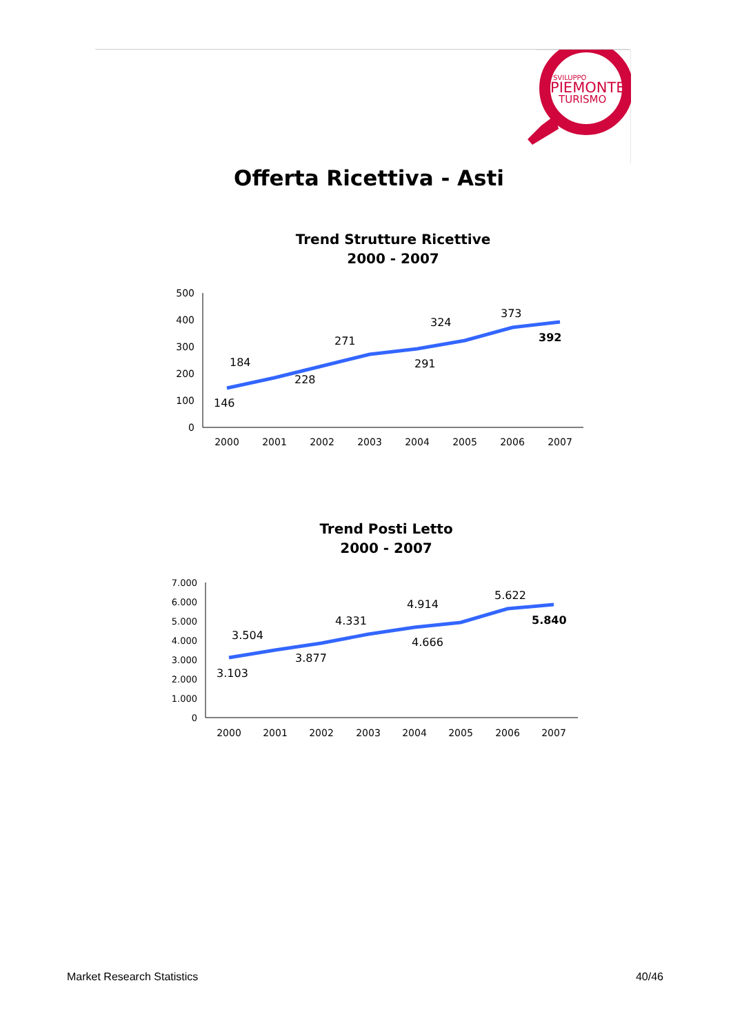SVILUPPO
PIEMONTE
TURISMO
Offerta Ricettiva - Asti
Trend Strutture Ricettive
2000 - 2007
500
400
300
200
100
0
2000
2001
2002
2003
2004
2005
2006
2007
146
184
228
271
291
324
373
392
Trend Posti Letto
2000 - 2007
7.000
6.000
5.000
4.000
3.000
2.000
1.000
0
2000
2001
2002
2003
2004
2005
2006
2007
3.103
3.504
3.877
4.331
4.666
4.914
5.622
5.840
Market Research Statistics 40/46